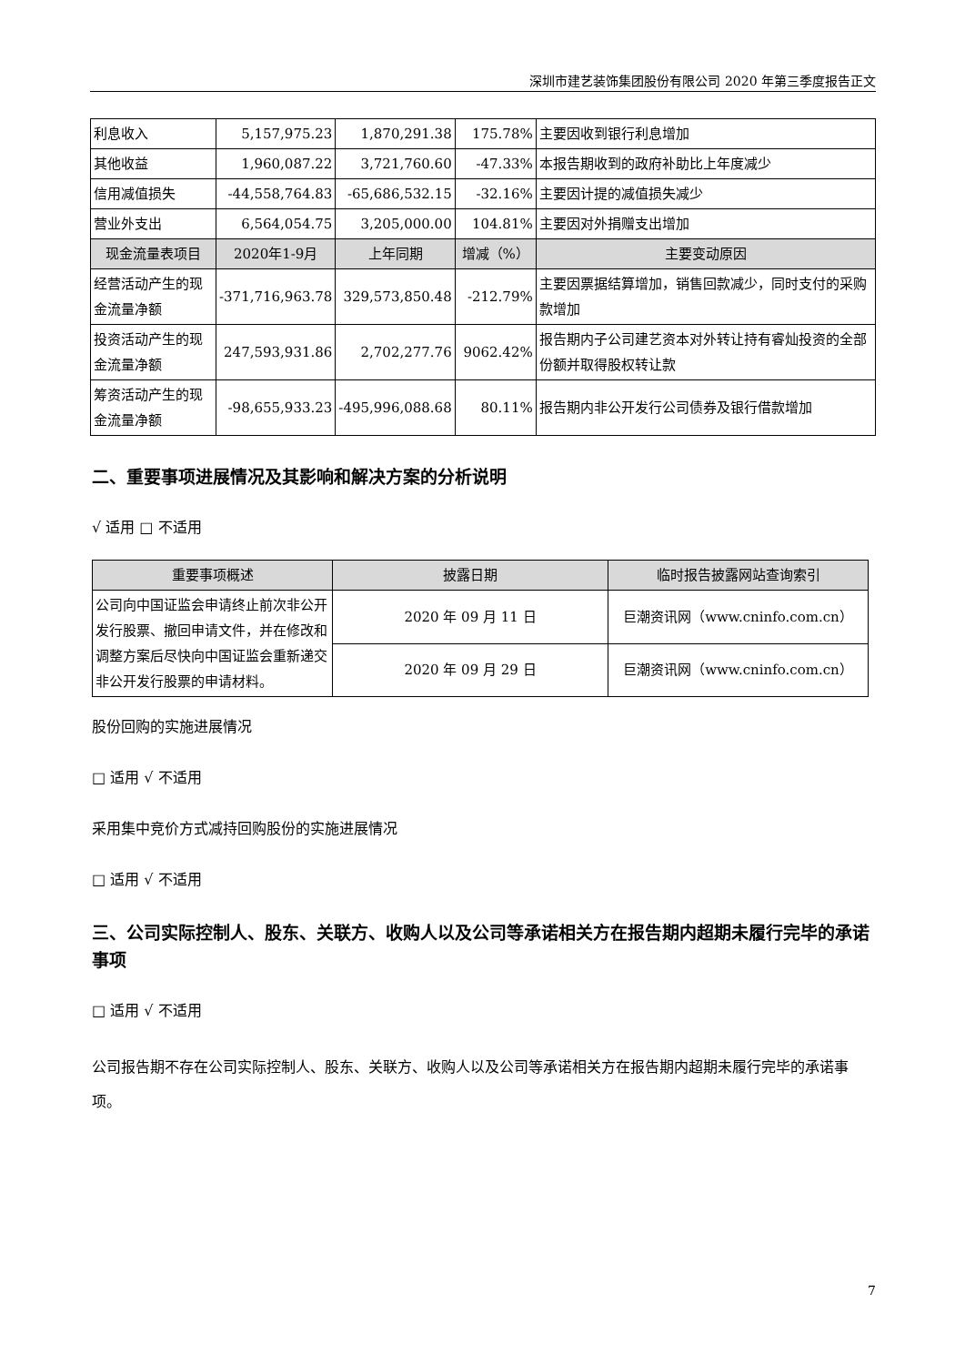深圳市建艺装饰集团股份有限公司 2020 年第三季度报告正文
| 利息收入 | 5,157,975.23 | 1,870,291.38 | 175.78% | 主要因收到银行利息增加 |
| 其他收益 | 1,960,087.22 | 3,721,760.60 | -47.33% | 本报告期收到的政府补助比上年度减少 |
| 信用减值损失 | -44,558,764.83 | -65,686,532.15 | -32.16% | 主要因计提的减值损失减少 |
| 营业外支出 | 6,564,054.75 | 3,205,000.00 | 104.81% | 主要因对外捐赠支出增加 |
| 现金流量表项目 | 2020年1-9月 | 上年同期 | 增减（%） | 主要变动原因 |
| 经营活动产生的现金流量净额 | -371,716,963.78 | 329,573,850.48 | -212.79% | 主要因票据结算增加，销售回款减少，同时支付的采购款增加 |
| 投资活动产生的现金流量净额 | 247,593,931.86 | 2,702,277.76 | 9062.42% | 报告期内子公司建艺资本对外转让持有睿灿投资的全部份额并取得股权转让款 |
| 筹资活动产生的现金流量净额 | -98,655,933.23 | -495,996,088.68 | 80.11% | 报告期内非公开发行公司债券及银行借款增加 |
二、重要事项进展情况及其影响和解决方案的分析说明
√ 适用 □ 不适用
| 重要事项概述 | 披露日期 | 临时报告披露网站查询索引 |
| --- | --- | --- |
| 公司向中国证监会申请终止前次非公开发行股票、撤回申请文件，并在修改和调整方案后尽快向中国证监会重新递交非公开发行股票的申请材料。 | 2020 年 09 月 11 日 | 巨潮资讯网（www.cninfo.com.cn） |
| | 2020 年 09 月 29 日 | 巨潮资讯网（www.cninfo.com.cn） |
股份回购的实施进展情况
□ 适用 √ 不适用
采用集中竞价方式减持回购股份的实施进展情况
□ 适用 √ 不适用
三、公司实际控制人、股东、关联方、收购人以及公司等承诺相关方在报告期内超期未履行完毕的承诺事项
□ 适用 √ 不适用
公司报告期不存在公司实际控制人、股东、关联方、收购人以及公司等承诺相关方在报告期内超期未履行完毕的承诺事项。
7